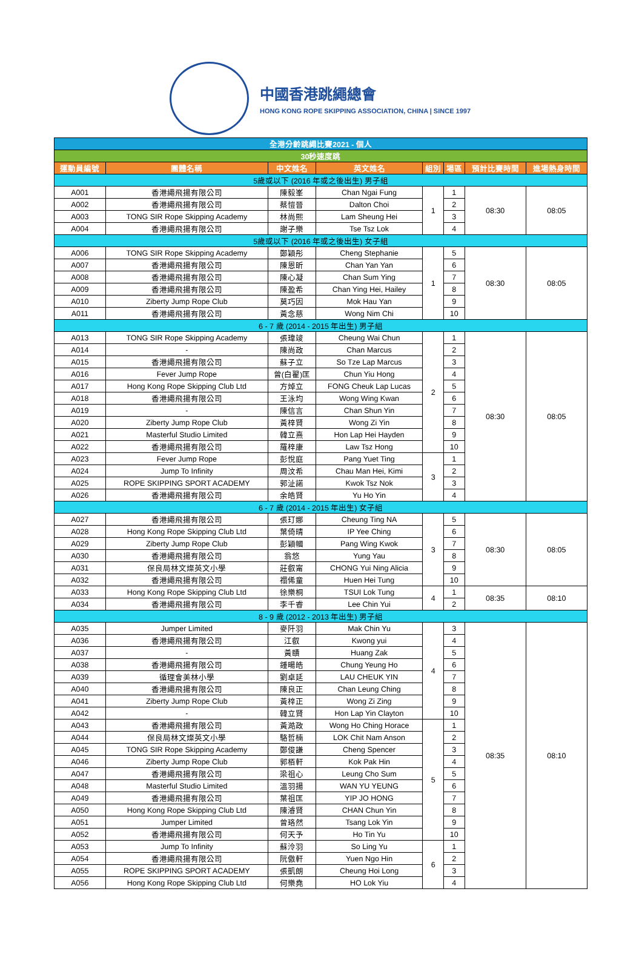中國香港跳繩總會
HONG KONG ROPE SKIPPING ASSOCIATION, CHINA | SINCE 1997
| 全港分齡跳繩比賽2021 - 個人 | | | | | | | |
| 30秒速度跳 | | | | | | | |
| 運動員編號 | 團體名稱 | 中文姓名 | 英文姓名 | 組別 | 場區 | 預計比賽時間 | 進場熱身時間 |
| 5歲或以下 (2016 年或之後出生) 男子組 | | | | | | | |
| A001 | 香港繩飛揚有限公司 | 陳毅峯 | Chan Ngai Fung | 1 | 1 | 08:30 | 08:05 |
| A002 | 香港繩飛揚有限公司 | 蔡愷晉 | Dalton Choi | | 2 | | |
| A003 | TONG SIR Rope Skipping Academy | 林尚熙 | Lam Sheung Hei | | 3 | | |
| A004 | 香港繩飛揚有限公司 | 謝子樂 | Tse Tsz Lok | | 4 | | |
| 5歲或以下 (2016 年或之後出生) 女子組 | | | | | | | |
| A006 | TONG SIR Rope Skipping Academy | 鄭穎彤 | Cheng Stephanie | 1 | 5 | 08:30 | 08:05 |
| A007 | 香港繩飛揚有限公司 | 陳恩昕 | Chan Yan Yan | | 6 | | |
| A008 | 香港繩飛揚有限公司 | 陳心凝 | Chan Sum Ying | | 7 | | |
| A009 | 香港繩飛揚有限公司 | 陳盈希 | Chan Ying Hei, Hailey | | 8 | | |
| A010 | Ziberty Jump Rope Club | 莫巧因 | Mok Hau Yan | | 9 | | |
| A011 | 香港繩飛揚有限公司 | 黃念慈 | Wong Nim Chi | | 10 | | |
| 6 - 7 歲 (2014 - 2015 年出生) 男子組 | | | | | | | |
| A013 | TONG SIR Rope Skipping Academy | 張瑋竣 | Cheung Wai Chun | 2 | 1 | 08:30 | 08:05 |
| A014 | - | 陳尚政 | Chan Marcus | | 2 | | |
| A015 | 香港繩飛揚有限公司 | 蘇子立 | So Tze Lap Marcus | | 3 | | |
| A016 | Fever Jump Rope | 曾(白翟)匡 | Chun Yiu Hong | | 4 | | |
| A017 | Hong Kong Rope Skipping Club Ltd | 方焯立 | FONG Cheuk Lap Lucas | | 5 | | |
| A018 | 香港繩飛揚有限公司 | 王泳均 | Wong Wing Kwan | | 6 | | |
| A019 | - | 陳信言 | Chan Shun Yin | | 7 | | |
| A020 | Ziberty Jump Rope Club | 黃梓賢 | Wong Zi Yin | | 8 | | |
| A021 | Masterful Studio Limited | 韓立熹 | Hon Lap Hei Hayden | | 9 | | |
| A022 | 香港繩飛揚有限公司 | 羅梓康 | Law Tsz Hong | | 10 | | |
| A023 | Fever Jump Rope | 彭悅庭 | Pang Yuet Ting | 3 | 1 | | |
| A024 | Jump To Infinity | 周汶希 | Chau Man Hei, Kimi | | 2 | | |
| A025 | ROPE SKIPPING SPORT ACADEMY | 郭沚諾 | Kwok Tsz Nok | | 3 | | |
| A026 | 香港繩飛揚有限公司 | 余皓賢 | Yu Ho Yin | | 4 | | |
| 6 - 7 歲 (2014 - 2015 年出生) 女子組 | | | | | | | |
| A027 | 香港繩飛揚有限公司 | 張玎娜 | Cheung Ting NA | 3 | 5 | 08:30 | 08:05 |
| A028 | Hong Kong Rope Skipping Club Ltd | 葉倚晴 | IP Yee Ching | | 6 | | |
| A029 | Ziberty Jump Rope Club | 彭穎幗 | Pang Wing Kwok | | 7 | | |
| A030 | 香港繩飛揚有限公司 | 翁悠 | Yung Yau | | 8 | | |
| A031 | 保良局林文燦英文小學 | 莊叡甯 | CHONG Yui Ning Alicia | | 9 | | |
| A032 | 香港繩飛揚有限公司 | 禤俙童 | Huen Hei Tung | | 10 | | |
| A033 | Hong Kong Rope Skipping Club Ltd | 徐樂桐 | TSUI Lok Tung | 4 | 1 | 08:35 | 08:10 |
| A034 | 香港繩飛揚有限公司 | 李千睿 | Lee Chin Yui | | 2 | | |
| 8 - 9 歲 (2012 - 2013 年出生) 男子組 | | | | | | | |
| A035 | Jumper Limited | 麥阡羽 | Mak Chin Yu | 4 | 3 | 08:35 | 08:10 |
| A036 | 香港繩飛揚有限公司 | 江叡 | Kwong yui | | 4 | | |
| A037 | - | 黃賾 | Huang Zak | | 5 | | |
| A038 | 香港繩飛揚有限公司 | 鍾暘皓 | Chung Yeung Ho | | 6 | | |
| A039 | 循理會美林小學 | 劉卓延 | LAU CHEUK YIN | | 7 | | |
| A040 | 香港繩飛揚有限公司 | 陳良正 | Chan Leung Ching | | 8 | | |
| A041 | Ziberty Jump Rope Club | 黃梓正 | Wong Zi Zing | | 9 | | |
| A042 | - | 韓立賢 | Hon Lap Yin Clayton | | 10 | | |
| A043 | 香港繩飛揚有限公司 | 黃澔政 | Wong Ho Ching Horace | 5 | 1 | | |
| A044 | 保良局林文燦英文小學 | 駱哲楠 | LOK Chit Nam Anson | | 2 | | |
| A045 | TONG SIR Rope Skipping Academy | 鄭俊謙 | Cheng Spencer | | 3 | | |
| A046 | Ziberty Jump Rope Club | 郭栢軒 | Kok Pak Hin | | 4 | | |
| A047 | 香港繩飛揚有限公司 | 梁祖心 | Leung Cho Sum | | 5 | | |
| A048 | Masterful Studio Limited | 溫羽揚 | WAN YU YEUNG | | 6 | | |
| A049 | 香港繩飛揚有限公司 | 葉祖匡 | YIP JO HONG | | 7 | | |
| A050 | Hong Kong Rope Skipping Club Ltd | 陳濬賢 | CHAN Chun Yin | | 8 | | |
| A051 | Jumper Limited | 曾珞然 | Tsang Lok Yin | | 9 | | |
| A052 | 香港繩飛揚有限公司 | 何天予 | Ho Tin Yu | | 10 | | |
| A053 | Jump To Infinity | 蘇泠羽 | So Ling Yu | 6 | 1 | | |
| A054 | 香港繩飛揚有限公司 | 阮傲軒 | Yuen Ngo Hin | | 2 | | |
| A055 | ROPE SKIPPING SPORT ACADEMY | 張凱朗 | Cheung Hoi Long | | 3 | | |
| A056 | Hong Kong Rope Skipping Club Ltd | 何樂堯 | HO Lok Yiu | | 4 | | |